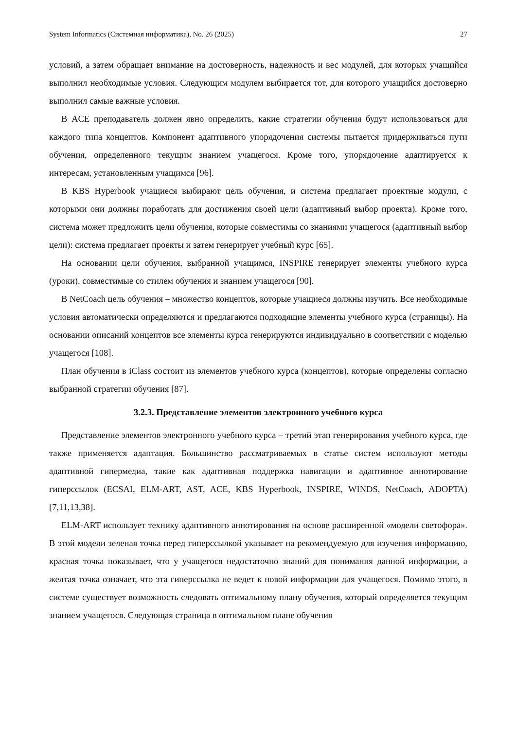System Informatics (Системная информатика), No. 26 (2025) 27
условий, а затем обращает внимание на достоверность, надежность и вес модулей, для которых учащийся выполнил необходимые условия. Следующим модулем выбирается тот, для которого учащийся достоверно выполнил самые важные условия.
В ACE преподаватель должен явно определить, какие стратегии обучения будут использоваться для каждого типа концептов. Компонент адаптивного упорядочения системы пытается придерживаться пути обучения, определенного текущим знанием учащегося. Кроме того, упорядочение адаптируется к интересам, установленным учащимся [96].
В KBS Hyperbook учащиеся выбирают цель обучения, и система предлагает проектные модули, с которыми они должны поработать для достижения своей цели (адаптивный выбор проекта). Кроме того, система может предложить цели обучения, которые совместимы со знаниями учащегося (адаптивный выбор цели): система предлагает проекты и затем генерирует учебный курс [65].
На основании цели обучения, выбранной учащимся, INSPIRE генерирует элементы учебного курса (уроки), совместимые со стилем обучения и знанием учащегося [90].
В NetCoach цель обучения – множество концептов, которые учащиеся должны изучить. Все необходимые условия автоматически определяются и предлагаются подходящие элементы учебного курса (страницы). На основании описаний концептов все элементы курса генерируются индивидуально в соответствии с моделью учащегося [108].
План обучения в iClass состоит из элементов учебного курса (концептов), которые определены согласно выбранной стратегии обучения [87].
3.2.3. Представление элементов электронного учебного курса
Представление элементов электронного учебного курса – третий этап генерирования учебного курса, где также применяется адаптация. Большинство рассматриваемых в статье систем используют методы адаптивной гипермедиа, такие как адаптивная поддержка навигации и адаптивное аннотирование гиперссылок (ECSAI, ELM-ART, AST, ACE, KBS Hyperbook, INSPIRE, WINDS, NetCoach, ADOPTA) [7,11,13,38].
ELM-ART использует технику адаптивного аннотирования на основе расширенной «модели светофора». В этой модели зеленая точка перед гиперссылкой указывает на рекомендуемую для изучения информацию, красная точка показывает, что у учащегося недостаточно знаний для понимания данной информации, а желтая точка означает, что эта гиперссылка не ведет к новой информации для учащегося. Помимо этого, в системе существует возможность следовать оптимальному плану обучения, который определяется текущим знанием учащегося. Следующая страница в оптимальном плане обучения